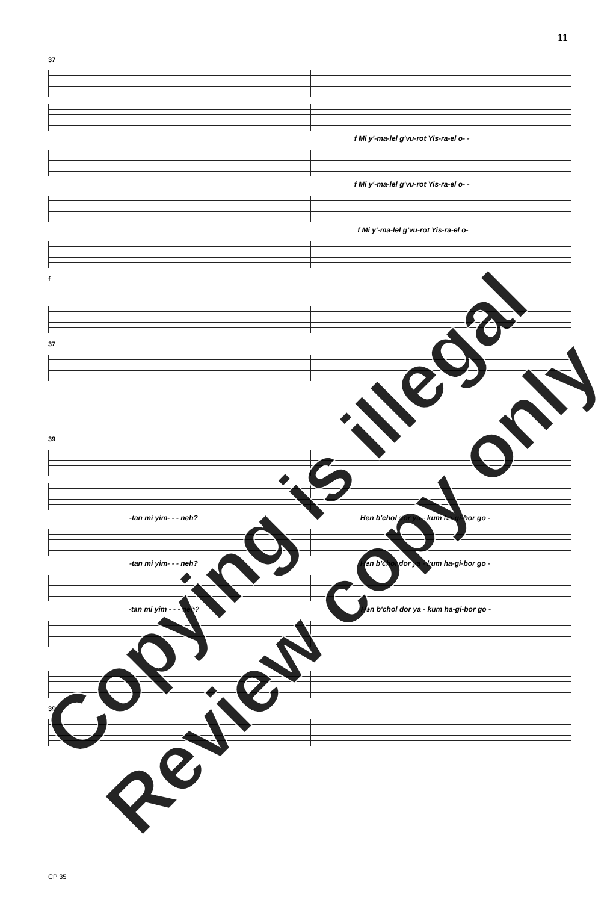11
37
f Mi y'-ma-lel g'vu-rot Yis-ra-el o- -
f Mi y'-ma-lel g'vu-rot Yis-ra-el o- -
f Mi y'-ma-lel g'vu-rot Yis-ra-el o-
f
37
39
-tan mi yim- - - neh? Hen b'chol dor ya - kum ha-gi-bor go -
-tan mi yim- - - neh? Hen b'chol dor ya - kum ha-gi-bor go -
-tan mi yim - - - neh? Hen b'chol dor ya - kum ha-gi-bor go -
39
CP 35
Copying is illegal
Review copy only